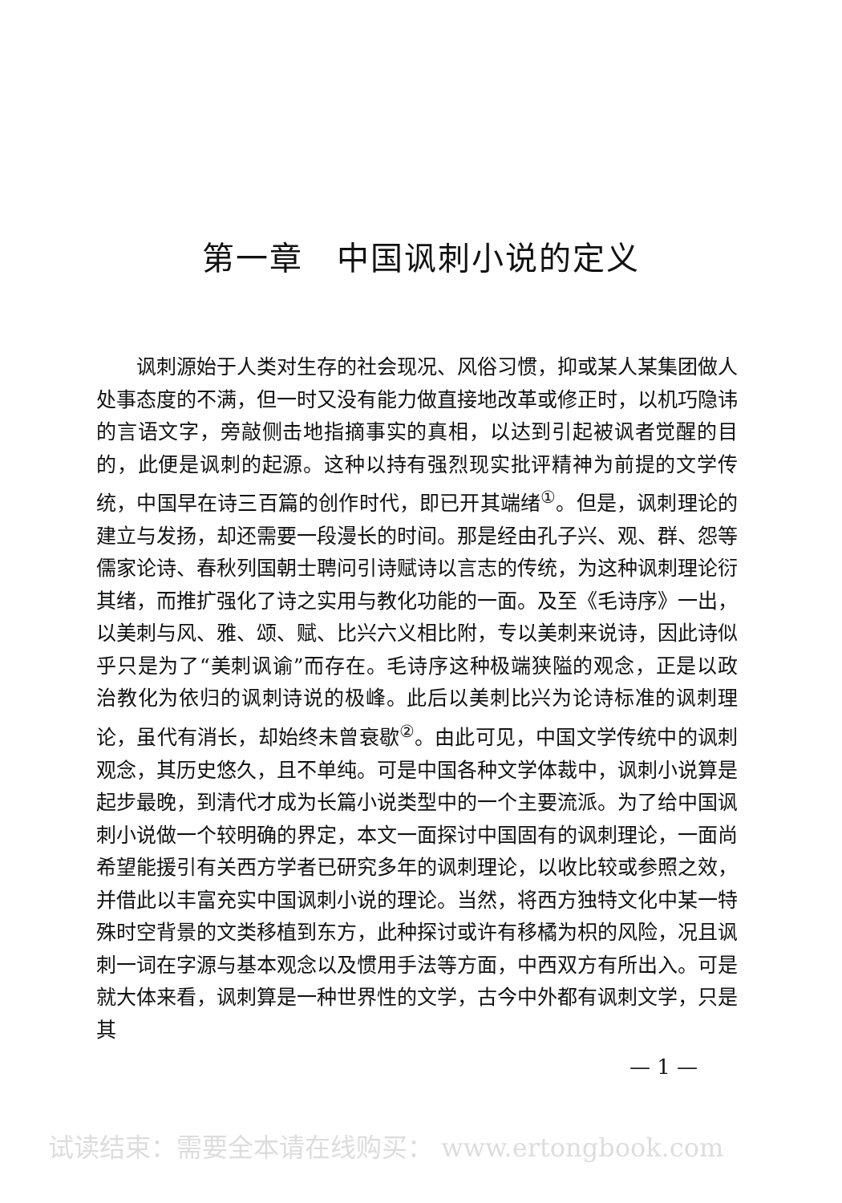第一章　中国讽刺小说的定义
讽刺源始于人类对生存的社会现况、风俗习惯，抑或某人某集团做人处事态度的不满，但一时又没有能力做直接地改革或修正时，以机巧隐讳的言语文字，旁敲侧击地指摘事实的真相，以达到引起被讽者觉醒的目的，此便是讽刺的起源。这种以持有强烈现实批评精神为前提的文学传统，中国早在诗三百篇的创作时代，即已开其端绪<sup>①</sup>。但是，讽刺理论的建立与发扬，却还需要一段漫长的时间。那是经由孔子兴、观、群、怨等儒家论诗、春秋列国朝士聘问引诗赋诗以言志的传统，为这种讽刺理论衍其绪，而推扩强化了诗之实用与教化功能的一面。及至《毛诗序》一出，以美刺与风、雅、颂、赋、比兴六义相比附，专以美刺来说诗，因此诗似乎只是为了“美刺讽谕”而存在。毛诗序这种极端狭隘的观念，正是以政治教化为依归的讽刺诗说的极峰。此后以美刺比兴为论诗标准的讽刺理论，虽代有消长，却始终未曾衰歇<sup>②</sup>。由此可见，中国文学传统中的讽刺观念，其历史悠久，且不单纯。可是中国各种文学体裁中，讽刺小说算是起步最晚，到清代才成为长篇小说类型中的一个主要流派。为了给中国讽刺小说做一个较明确的界定，本文一面探讨中国固有的讽刺理论，一面尚希望能援引有关西方学者已研究多年的讽刺理论，以收比较或参照之效，并借此以丰富充实中国讽刺小说的理论。当然，将西方独特文化中某一特殊时空背景的文类移植到东方，此种探讨或许有移橘为枳的风险，况且讽刺一词在字源与基本观念以及惯用手法等方面，中西双方有所出入。可是就大体来看，讽刺算是一种世界性的文学，古今中外都有讽刺文学，只是其
— 1 —
试读结束：需要全本请在线购买： www.ertongbook.com